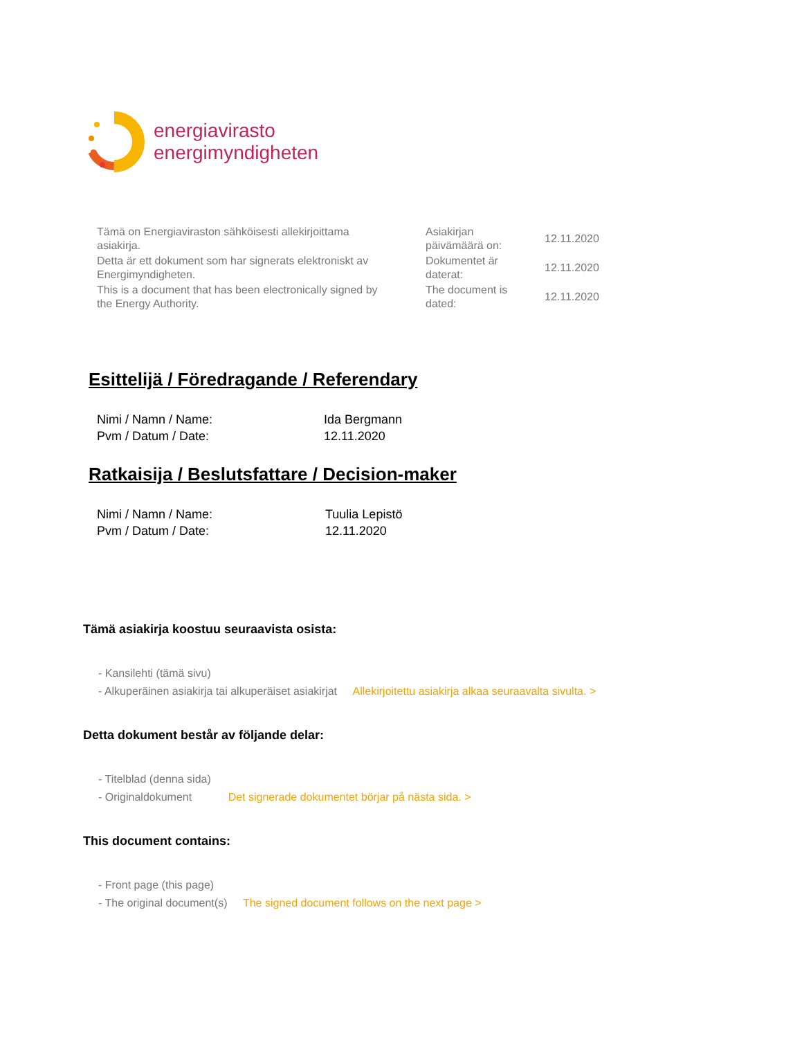energiavirasto
energimyndigheten
| Tämä on Energiaviraston sähköisesti allekirjoittama asiakirja. | Asiakirjan päivämäärä on: | 12.11.2020 |
| Detta är ett dokument som har signerats elektroniskt av Energimyndigheten. | Dokumentet är daterat: | 12.11.2020 |
| This is a document that has been electronically signed by the Energy Authority. | The document is dated: | 12.11.2020 |
Esittelijä / Föredragande / Referendary
| Nimi / Namn / Name: | Ida Bergmann |
| Pvm / Datum / Date: | 12.11.2020 |
Ratkaisija / Beslutsfattare / Decision-maker
| Nimi / Namn / Name: | Tuulia Lepistö |
| Pvm / Datum / Date: | 12.11.2020 |
Tämä asiakirja koostuu seuraavista osista:
- Kansilehti (tämä sivu)
- Alkuperäinen asiakirja tai alkuperäiset asiakirjat Allekirjoitettu asiakirja alkaa seuraavalta sivulta. >
Detta dokument består av följande delar:
- Titelblad (denna sida)
- Originaldokument Det signerade dokumentet börjar på nästa sida. >
This document contains:
- Front page (this page)
- The original document(s) The signed document follows on the next page >